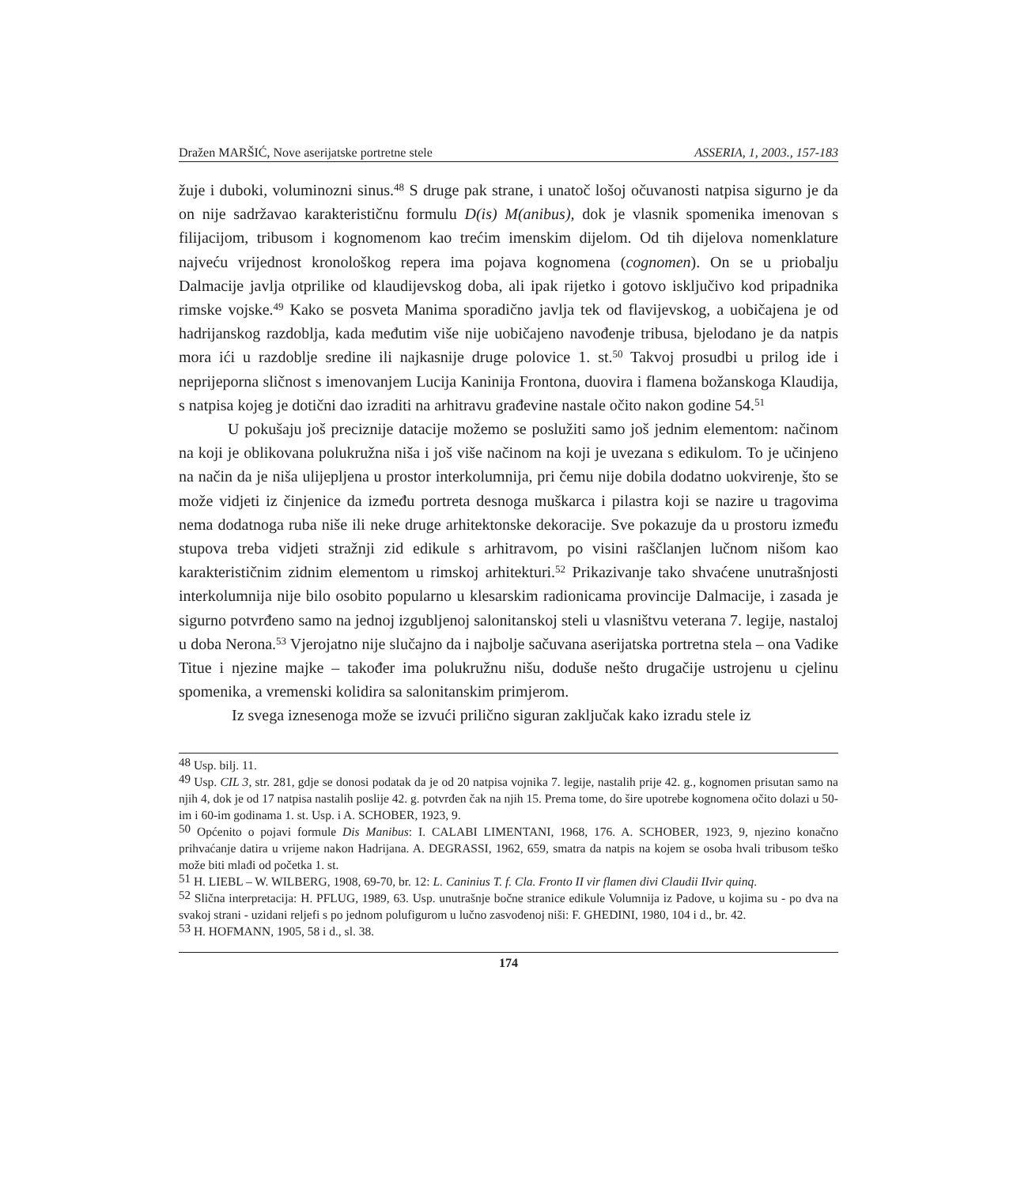Dražen MARŠIĆ, Nove aserijatske portretne stele ASSERIA, 1, 2003., 157-183
žuje i duboki, voluminozni sinus.<sup>48</sup> S druge pak strane, i unatoč lošoj očuvanosti natpisa sigurno je da on nije sadržavao karakterističnu formulu D(is) M(anibus), dok je vlasnik spomenika imenovan s filijacijom, tribusom i kognomenom kao trećim imenskim dijelom. Od tih dijelova nomenklature najveću vrijednost kronološkog repera ima pojava kognomena (cognomen). On se u priobalju Dalmacije javlja otprilike od klaudijevskog doba, ali ipak rijetko i gotovo isključivo kod pripadnika rimske vojske.<sup>49</sup> Kako se posveta Manima sporadično javlja tek od flavijevskog, a uobičajena je od hadrijanskog razdoblja, kada međutim više nije uobičajeno navođenje tribusa, bjelodano je da natpis mora ići u razdoblje sredine ili najkasnije druge polovice 1. st.<sup>50</sup> Takvoj prosudbi u prilog ide i neprijeporna sličnost s imenovanjem Lucija Kaninija Frontona, duovira i flamena božanskoga Klaudija, s natpisa kojeg je dotični dao izraditi na arhitravu građevine nastale očito nakon godine 54.<sup>51</sup>
U pokušaju još preciznije datacije možemo se poslužiti samo još jednim elementom: načinom na koji je oblikovana polukružna niša i još više načinom na koji je uvezana s edikulom. To je učinjeno na način da je niša ulijepljena u prostor interkolumnija, pri čemu nije dobila dodatno uokvirenje, što se može vidjeti iz činjenice da između portreta desnoga muškarca i pilastra koji se nazire u tragovima nema dodatnoga ruba niše ili neke druge arhitektonske dekoracije. Sve pokazuje da u prostoru između stupova treba vidjeti stražnji zid edikule s arhitravom, po visini raščlanjen lučnom nišom kao karakterističnim zidnim elementom u rimskoj arhitekturi.<sup>52</sup> Prikazivanje tako shvaćene unutrašnjosti interkolumnija nije bilo osobito popularno u klesarskim radionicama provincije Dalmacije, i zasada je sigurno potvrđeno samo na jednoj izgubljenoj salonitanskoj steli u vlasništvu veterana 7. legije, nastaloj u doba Nerona.<sup>53</sup> Vjerojatno nije slučajno da i najbolje sačuvana aserijatska portretna stela – ona Vadike Titue i njezine majke – također ima polukružnu nišu, doduše nešto drugačije ustrojenu u cjelinu spomenika, a vremenski kolidira sa salonitanskim primjerom.
Iz svega iznesenoga može se izvući prilično siguran zaključak kako izradu stele iz
<sup>48</sup> Usp. bilj. 11.
<sup>49</sup> Usp. CIL 3, str. 281, gdje se donosi podatak da je od 20 natpisa vojnika 7. legije, nastalih prije 42. g., kognomen prisutan samo na njih 4, dok je od 17 natpisa nastalih poslije 42. g. potvrđen čak na njih 15. Prema tome, do šire upotrebe kognomena očito dolazi u 50-im i 60-im godinama 1. st. Usp. i A. SCHOBER, 1923, 9.
<sup>50</sup> Općenito o pojavi formule Dis Manibus: I. CALABI LIMENTANI, 1968, 176. A. SCHOBER, 1923, 9, njezino konačno prihvaćanje datira u vrijeme nakon Hadrijana. A. DEGRASSI, 1962, 659, smatra da natpis na kojem se osoba hvali tribusom teško može biti mlađi od početka 1. st.
<sup>51</sup> H. LIEBL – W. WILBERG, 1908, 69-70, br. 12: L. Caninius T. f. Cla. Fronto II vir flamen divi Claudii IIvir quinq.
<sup>52</sup> Slična interpretacija: H. PFLUG, 1989, 63. Usp. unutrašnje bočne stranice edikule Volumnija iz Padove, u kojima su - po dva na svakoj strani - uzidani reljefi s po jednom polufigurom u lučno zasvođenoj niši: F. GHEDINI, 1980, 104 i d., br. 42.
<sup>53</sup> H. HOFMANN, 1905, 58 i d., sl. 38.
174